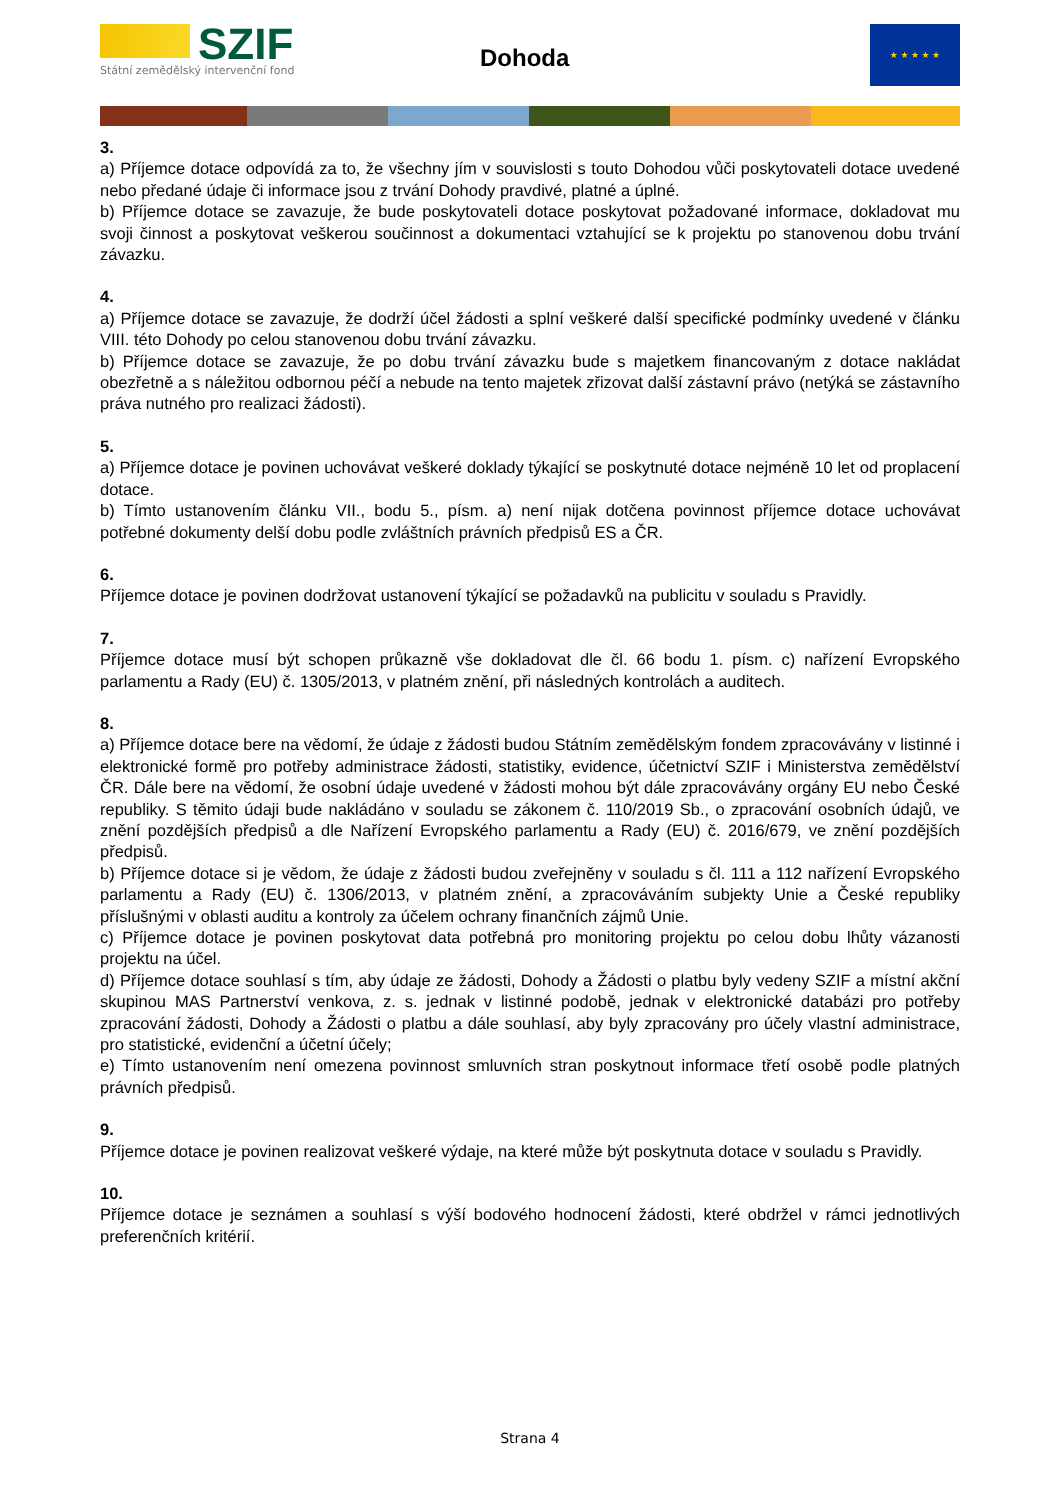SZIF
Státní zemědělský intervenční fond
Dohoda
★ ★ ★ ★ ★
3.
a) Příjemce dotace odpovídá za to, že všechny jím v souvislosti s touto Dohodou vůči poskytovateli dotace uvedené nebo předané údaje či informace jsou z trvání Dohody pravdivé, platné a úplné.
b) Příjemce dotace se zavazuje, že bude poskytovateli dotace poskytovat požadované informace, dokladovat mu svoji činnost a poskytovat veškerou součinnost a dokumentaci vztahující se k projektu po stanovenou dobu trvání závazku.
4.
a) Příjemce dotace se zavazuje, že dodrží účel žádosti a splní veškeré další specifické podmínky uvedené v článku VIII. této Dohody po celou stanovenou dobu trvání závazku.
b) Příjemce dotace se zavazuje, že po dobu trvání závazku bude s majetkem financovaným z dotace nakládat obezřetně a s náležitou odbornou péčí a nebude na tento majetek zřizovat další zástavní právo (netýká se zástavního práva nutného pro realizaci žádosti).
5.
a) Příjemce dotace je povinen uchovávat veškeré doklady týkající se poskytnuté dotace nejméně 10 let od proplacení dotace.
b) Tímto ustanovením článku VII., bodu 5., písm. a) není nijak dotčena povinnost příjemce dotace uchovávat potřebné dokumenty delší dobu podle zvláštních právních předpisů ES a ČR.
6.
Příjemce dotace je povinen dodržovat ustanovení týkající se požadavků na publicitu v souladu s Pravidly.
7.
Příjemce dotace musí být schopen průkazně vše dokladovat dle čl. 66 bodu 1. písm. c) nařízení Evropského parlamentu a Rady (EU) č. 1305/2013, v platném znění, při následných kontrolách a auditech.
8.
a) Příjemce dotace bere na vědomí, že údaje z žádosti budou Státním zemědělským fondem zpracovávány v listinné i elektronické formě pro potřeby administrace žádosti, statistiky, evidence, účetnictví SZIF i Ministerstva zemědělství ČR. Dále bere na vědomí, že osobní údaje uvedené v žádosti mohou být dále zpracovávány orgány EU nebo České republiky. S těmito údaji bude nakládáno v souladu se zákonem č. 110/2019 Sb., o zpracování osobních údajů, ve znění pozdějších předpisů a dle Nařízení Evropského parlamentu a Rady (EU) č. 2016/679, ve znění pozdějších předpisů.
b) Příjemce dotace si je vědom, že údaje z žádosti budou zveřejněny v souladu s čl. 111 a 112 nařízení Evropského parlamentu a Rady (EU) č. 1306/2013, v platném znění, a zpracováváním subjekty Unie a České republiky příslušnými v oblasti auditu a kontroly za účelem ochrany finančních zájmů Unie.
c) Příjemce dotace je povinen poskytovat data potřebná pro monitoring projektu po celou dobu lhůty vázanosti projektu na účel.
d) Příjemce dotace souhlasí s tím, aby údaje ze žádosti, Dohody a Žádosti o platbu byly vedeny SZIF a místní akční skupinou MAS Partnerství venkova, z. s. jednak v listinné podobě, jednak v elektronické databázi pro potřeby zpracování žádosti, Dohody a Žádosti o platbu a dále souhlasí, aby byly zpracovány pro účely vlastní administrace, pro statistické, evidenční a účetní účely;
e) Tímto ustanovením není omezena povinnost smluvních stran poskytnout informace třetí osobě podle platných právních předpisů.
9.
Příjemce dotace je povinen realizovat veškeré výdaje, na které může být poskytnuta dotace v souladu s Pravidly.
10.
Příjemce dotace je seznámen a souhlasí s výší bodového hodnocení žádosti, které obdržel v rámci jednotlivých preferenčních kritérií.
Strana 4